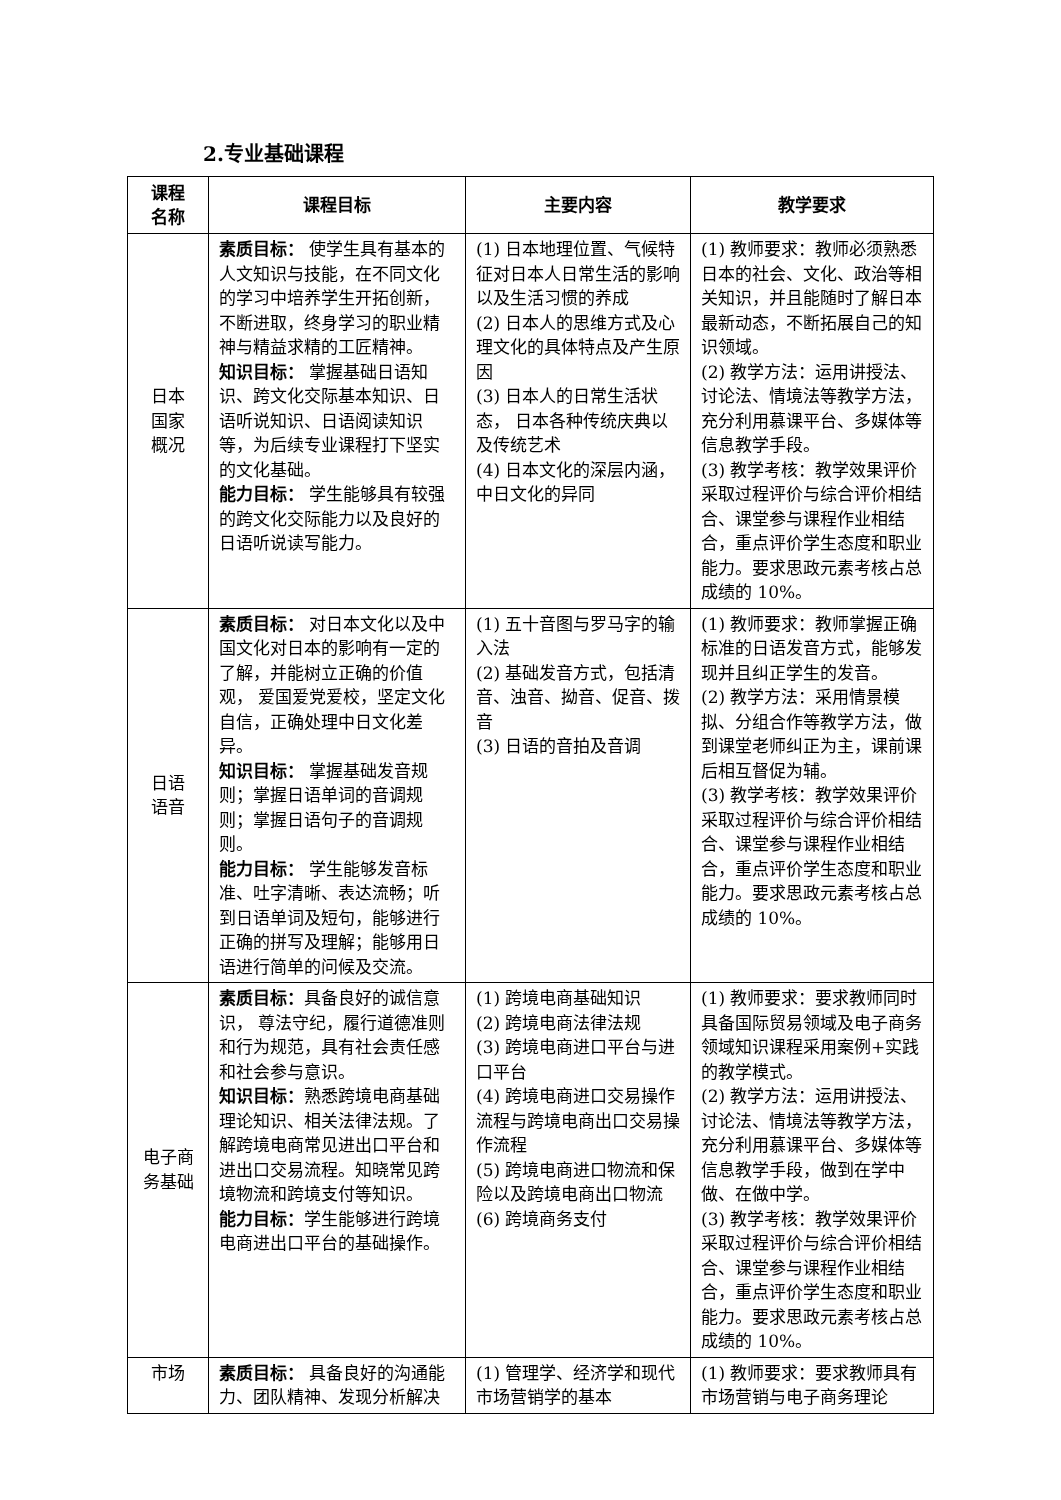2.专业基础课程
| 课程 名称 | 课程目标 | 主要内容 | 教学要求 |
| --- | --- | --- | --- |
| 日本 国家 概况 | 素质目标： 使学生具有基本的人文知识与技能，在不同文化的学习中培养学生开拓创新，不断进取，终身学习的职业精神与精益求精的工匠精神。 知识目标： 掌握基础日语知识、跨文化交际基本知识、日语听说知识、日语阅读知识等，为后续专业课程打下坚实的文化基础。 能力目标： 学生能够具有较强的跨文化交际能力以及良好的日语听说读写能力。 | (1) 日本地理位置、气候特征对日本人日常生活的影响以及生活习惯的养成 (2) 日本人的思维方式及心理文化的具体特点及产生原因 (3) 日本人的日常生活状态， 日本各种传统庆典以及传统艺术 (4) 日本文化的深层内涵，中日文化的异同 | (1) 教师要求：教师必须熟悉日本的社会、文化、政治等相关知识，并且能随时了解日本最新动态，不断拓展自己的知识领域。 (2) 教学方法：运用讲授法、讨论法、情境法等教学方法，充分利用慕课平台、多媒体等信息教学手段。 (3) 教学考核：教学效果评价采取过程评价与综合评价相结合、课堂参与课程作业相结合，重点评价学生态度和职业能力。要求思政元素考核占总成绩的 10%。 |
| 日语 语音 | 素质目标： 对日本文化以及中国文化对日本的影响有一定的了解，并能树立正确的价值观， 爱国爱党爱校，坚定文化自信，正确处理中日文化差异。 知识目标： 掌握基础发音规则；掌握日语单词的音调规则；掌握日语句子的音调规则。 能力目标： 学生能够发音标准、吐字清晰、表达流畅；听到日语单词及短句，能够进行正确的拼写及理解；能够用日语进行简单的问候及交流。 | (1) 五十音图与罗马字的输入法 (2) 基础发音方式，包括清音、浊音、拗音、促音、拨音 (3) 日语的音拍及音调 | (1) 教师要求：教师掌握正确标准的日语发音方式，能够发现并且纠正学生的发音。 (2) 教学方法：采用情景模拟、分组合作等教学方法，做到课堂老师纠正为主，课前课后相互督促为辅。 (3) 教学考核：教学效果评价采取过程评价与综合评价相结合、课堂参与课程作业相结合，重点评价学生态度和职业能力。要求思政元素考核占总成绩的 10%。 |
| 电子商 务基础 | 素质目标： 具备良好的诚信意识， 尊法守纪，履行道德准则和行为规范，具有社会责任感和社会参与意识。 知识目标： 熟悉跨境电商基础理论知识、相关法律法规。了解跨境电商常见进出口平台和进出口交易流程。知晓常见跨境物流和跨境支付等知识。 能力目标： 学生能够进行跨境电商进出口平台的基础操作。 | (1) 跨境电商基础知识 (2) 跨境电商法律法规 (3) 跨境电商进口平台与进口平台 (4) 跨境电商进口交易操作流程与跨境电商出口交易操作流程 (5) 跨境电商进口物流和保险以及跨境电商出口物流 (6) 跨境商务支付 | (1) 教师要求：要求教师同时具备国际贸易领域及电子商务领域知识课程采用案例+实践的教学模式。 (2) 教学方法：运用讲授法、讨论法、情境法等教学方法，充分利用慕课平台、多媒体等信息教学手段，做到在学中做、在做中学。 (3) 教学考核：教学效果评价采取过程评价与综合评价相结合、课堂参与课程作业相结合，重点评价学生态度和职业能力。要求思政元素考核占总成绩的 10%。 |
| 市场 | 素质目标： 具备良好的沟通能力、团队精神、发现分析解决 | (1) 管理学、经济学和现代市场营销学的基本 | (1) 教师要求：要求教师具有市场营销与电子商务理论 |